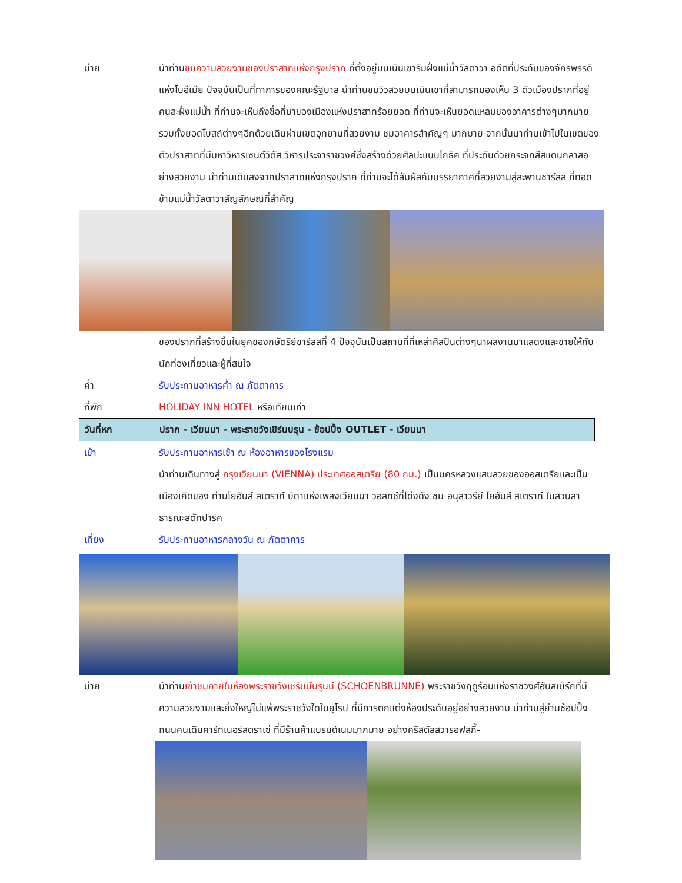บ่าย นำท่านชมความสวยงามของปราสาทแห่งกรุงปราก ที่ตั้งอยู่บนเนินเขาริมฝั่งแม่น้ำวัลตาวา อดีตที่ประทับของจักรพรรดิแห่งโบฮีเมีย ปัจจุบันเป็นที่ทาการของคณะรัฐบาล นำท่านชมวิวสวยบนเนินเขาที่สามารถมองเห็น 3 ตัวเมืองปรากที่อยู่คนละฝั่งแม่น้ำ ที่ท่านจะเห็นถึงชื่อที่มาของเมืองแห่งปราสาทร้อยยอด ที่ท่านจะเห็นยอดแหลมของอาคารต่างๆมากมาย รวมทั้งยอดโบสถ์ต่างๆอีกด้วยเดินผ่านเขตอุทยานที่สวยงาม ชมอาคารสำคัญๆ มากมาย จากนั้นนาท่านเข้าไปในเขตของตัวปราสาทที่มีมหาวิหารเซนต์วิตัส วิหารประจาราชวงศ์ซึ่งสร้างด้วยศิลปะแบบโกธิค ที่ประดับด้วยกระจกสีสแตนกลาสอย่างสวยงาม นำท่านเดินลงจากปราสาทแห่งกรุงปราก ที่ท่านจะได้สัมผัสกับบรรยากาศที่สวยงามสู่สะพานชาร์ลส ที่ทอดข้ามแม่น้ำวัลตาวาสัญลักษณ์ที่สำคัญ
ของปรากที่สร้างขึ้นในยุคของกษัตริย์ชาร์ลสที่ 4 ปัจจุบันเป็นสถานที่ที่เหล่าศิลปินต่างๆนาผลงานมาแสดงและขายให้กับนักท่องเที่ยวและผู้ที่สนใจ
ค่ำ รับประทานอาหารค่ำ ณ ภัตตาคาร
ที่พัก HOLIDAY INN HOTEL หรือเทียบเท่า
วันที่หก ปราก - เวียนนา - พระราชวังเชิร์นบรุน - ช้อปปิ้ง OUTLET - เวียนนา
เช้า รับประทานอาหารเช้า ณ ห้องอาหารของโรงแรม
นำท่านเดินทางสู่ กรุงเวียนนา (VIENNA) ประเทศออสเตรีย (80 กม.) เป็นนครหลวงแสนสวยของออสเตรียและเป็นเมืองเกิดของ ท่านโยฮันส์ สเตราท์ บิดาแห่งเพลงเวียนนา วอลทซ์ที่โด่งดัง ชม อนุสาวรีย์ โยฮันส์ สเตราท์ ในสวนสาธารณะสตัทปาร์ค
เที่ยง รับประทานอาหารกลางวัน ณ ภัตตาคาร
บ่าย นำท่านเข้าชมภายในห้องพระราชวังเชรินน์บรุนน์ (SCHOENBRUNNE) พระราชวังฤดูร้อนแห่งราชวงศ์ฮับสเบิร์กที่มีความสวยงามและยิ่งใหญ่ไม่แพ้พระราชวังใดในยุโรป ที่มีการตกแต่งห้องประดับอยู่อย่างสวยงาม นำท่านสู่ย่านช้อปปิ้งถนนคนเดินคาร์ทเนอร์สตราเซ่ ที่มีร้านค้าแบรนด์เนมมากมาย อย่างคริสตัลสวารอฟสกี้-